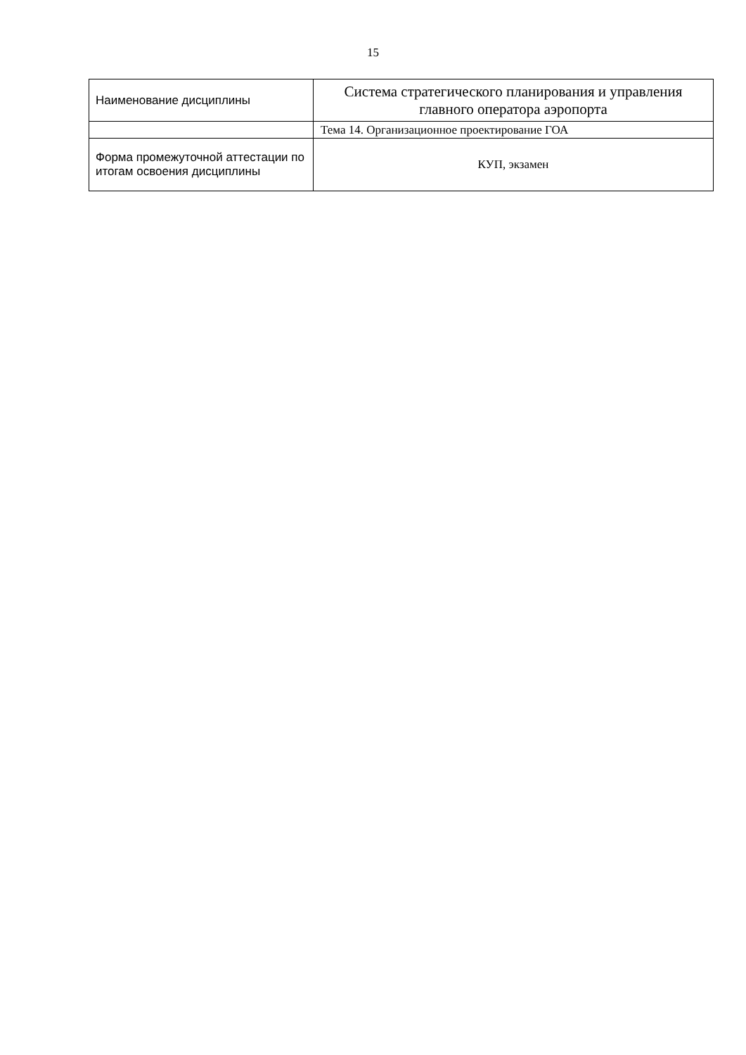15
| Наименование дисциплины | Система стратегического планирования и управления главного оператора аэропорта |
| | Тема 14. Организационное проектирование ГОА |
| Форма промежуточной аттестации по итогам освоения дисциплины | КУП, экзамен |